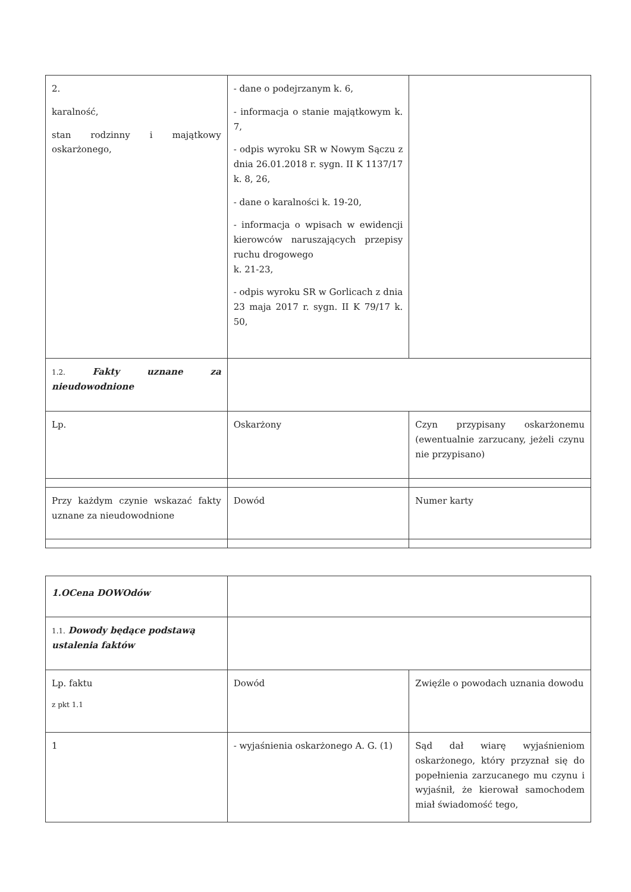| 2. karalność, stan rodzinny i majątkowy oskarżonego, | - dane o podejrzanym k. 6, - informacja o stanie majątkowym k. 7, - odpis wyroku SR w Nowym Sączu z dnia 26.01.2018 r. sygn. II K 1137/17 k. 8, 26, - dane o karalności k. 19-20, - informacja o wpisach w ewidencji kierowców naruszających przepisy ruchu drogowego k. 21-23, - odpis wyroku SR w Gorlicach z dnia 23 maja 2017 r. sygn. II K 79/17 k. 50, | |
| 1.2. Fakty uznane za nieudowodnione | | |
| Lp. | Oskarżony | Czyn przypisany oskarżonemu (ewentualnie zarzucany, jeżeli czynu nie przypisano) |
| Przy każdym czynie wskazać fakty uznane za nieudowodnione | Dowód | Numer karty |
| 1.OCena DOWOdów | | |
| 1.1. Dowody będące podstawą ustalenia faktów | | |
| Lp. faktu z pkt 1.1 | Dowód | Zwięźle o powodach uznania dowodu |
| 1 | - wyjaśnienia oskarżonego A. G. (1) | Sąd dał wiarę wyjaśnieniom oskarżonego, który przyznał się do popełnienia zarzucanego mu czynu i wyjaśnił, że kierował samochodem miał świadomość tego, |